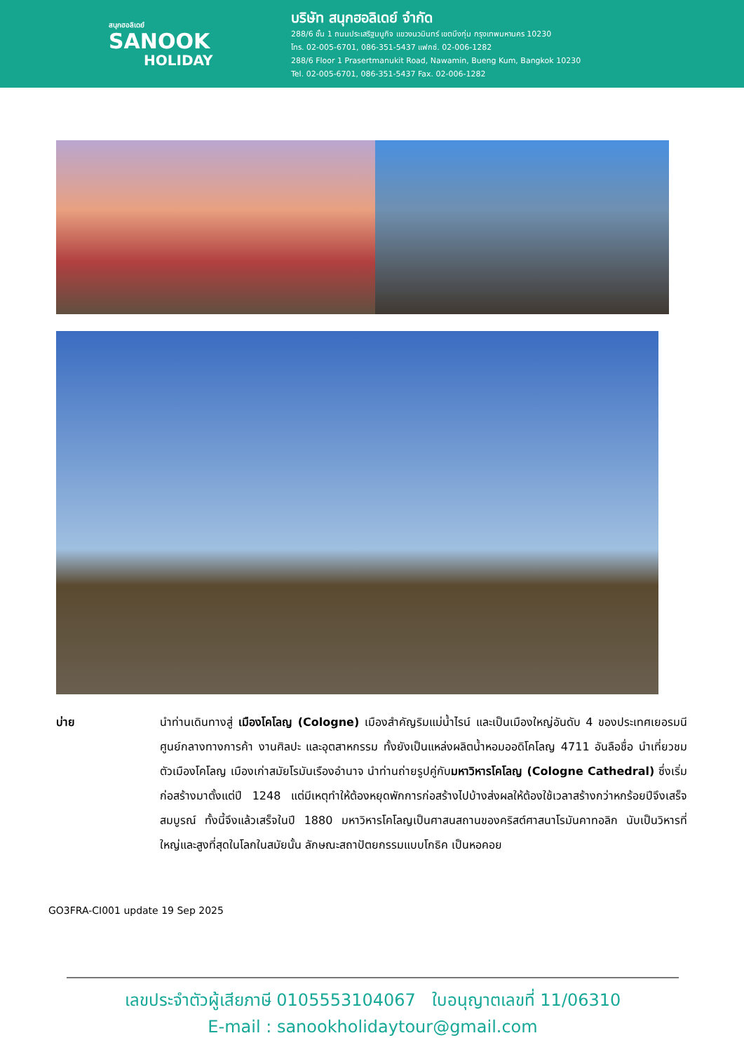สนุกฮอลิเดย์
SANOOK
HOLIDAY
บริษัท สนุกฮอลิเดย์ จำกัด
288/6 ชั้น 1 ถนนประเสริฐมนูกิจ แขวงนวมินทร์ เขตบึงกุ่ม กรุงเทพมหานคร 10230
โทร. 02-005-6701, 086-351-5437 แฟกซ์. 02-006-1282
288/6 Floor 1 Prasertmanukit Road, Nawamin, Bueng Kum, Bangkok 10230
Tel. 02-005-6701, 086-351-5437 Fax. 02-006-1282
บ่าย นำท่านเดินทางสู่ เมืองโคโลญ (Cologne) เมืองสำคัญริมแม่น้ำไรน์ และเป็นเมืองใหญ่อันดับ 4 ของประเทศเยอรมนี ศูนย์กลางทางการค้า งานศิลปะ และอุตสาหกรรม ทั้งยังเป็นแหล่งผลิตน้ำหอมออดิโคโลญ 4711 อันลือชื่อ นำเที่ยวชมตัวเมืองโคโลญ เมืองเก่าสมัยโรมันเรืองอำนาจ นำท่านถ่ายรูปคู่กับมหาวิหารโคโลญ (Cologne Cathedral) ซึ่งเริ่มก่อสร้างมาตั้งแต่ปี 1248 แต่มีเหตุทำให้ต้องหยุดพักการก่อสร้างไปบ้างส่งผลให้ต้องใช้เวลาสร้างกว่าหกร้อยปีจึงเสร็จสมบูรณ์ ทั้งนี้จึงแล้วเสร็จในปี 1880 มหาวิหารโคโลญเป็นศาสนสถานของคริสต์ศาสนาโรมันคาทอลิก นับเป็นวิหารที่ใหญ่และสูงที่สุดในโลกในสมัยนั้น ลักษณะสถาปัตยกรรมแบบโกธิค เป็นหอคอย
GO3FRA-CI001 update 19 Sep 2025
เลขประจำตัวผู้เสียภาษี 0105553104067 ใบอนุญาตเลขที่ 11/06310
E-mail : sanookholidaytour@gmail.com